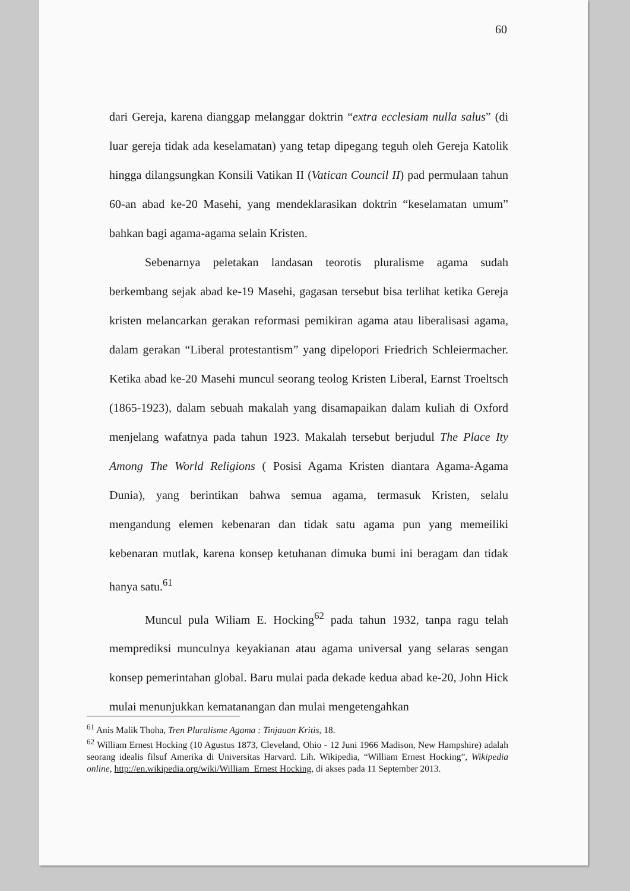60
dari Gereja, karena dianggap melanggar doktrin “extra ecclesiam nulla salus” (di luar gereja tidak ada keselamatan) yang tetap dipegang teguh oleh Gereja Katolik hingga dilangsungkan Konsili Vatikan II (Vatican Council II) pad permulaan tahun 60-an abad ke-20 Masehi, yang mendeklarasikan doktrin “keselamatan umum” bahkan bagi agama-agama selain Kristen.
Sebenarnya peletakan landasan teorotis pluralisme agama sudah berkembang sejak abad ke-19 Masehi, gagasan tersebut bisa terlihat ketika Gereja kristen melancarkan gerakan reformasi pemikiran agama atau liberalisasi agama, dalam gerakan “Liberal protestantism” yang dipelopori Friedrich Schleiermacher. Ketika abad ke-20 Masehi muncul seorang teolog Kristen Liberal, Earnst Troeltsch (1865-1923), dalam sebuah makalah yang disamapaikan dalam kuliah di Oxford menjelang wafatnya pada tahun 1923. Makalah tersebut berjudul The Place Ity Among The World Religions ( Posisi Agama Kristen diantara Agama-Agama Dunia), yang berintikan bahwa semua agama, termasuk Kristen, selalu mengandung elemen kebenaran dan tidak satu agama pun yang memeiliki kebenaran mutlak, karena konsep ketuhanan dimuka bumi ini beragam dan tidak hanya satu.<sup>61</sup>
Muncul pula Wiliam E. Hocking<sup>62</sup> pada tahun 1932, tanpa ragu telah memprediksi munculnya keyakianan atau agama universal yang selaras sengan konsep pemerintahan global. Baru mulai pada dekade kedua abad ke-20, John Hick mulai menunjukkan kematanangan dan mulai mengetengahkan
<sup>61</sup> Anis Malik Thoha, Tren Pluralisme Agama : Tinjauan Kritis, 18.
<sup>62</sup> William Ernest Hocking (10 Agustus 1873, Cleveland, Ohio - 12 Juni 1966 Madison, New Hampshire) adalah seorang idealis filsuf Amerika di Universitas Harvard. Lih. Wikipedia, “William Ernest Hocking”, Wikipedia online, http://en.wikipedia.org/wiki/William_Ernest Hocking, di akses pada 11 September 2013.